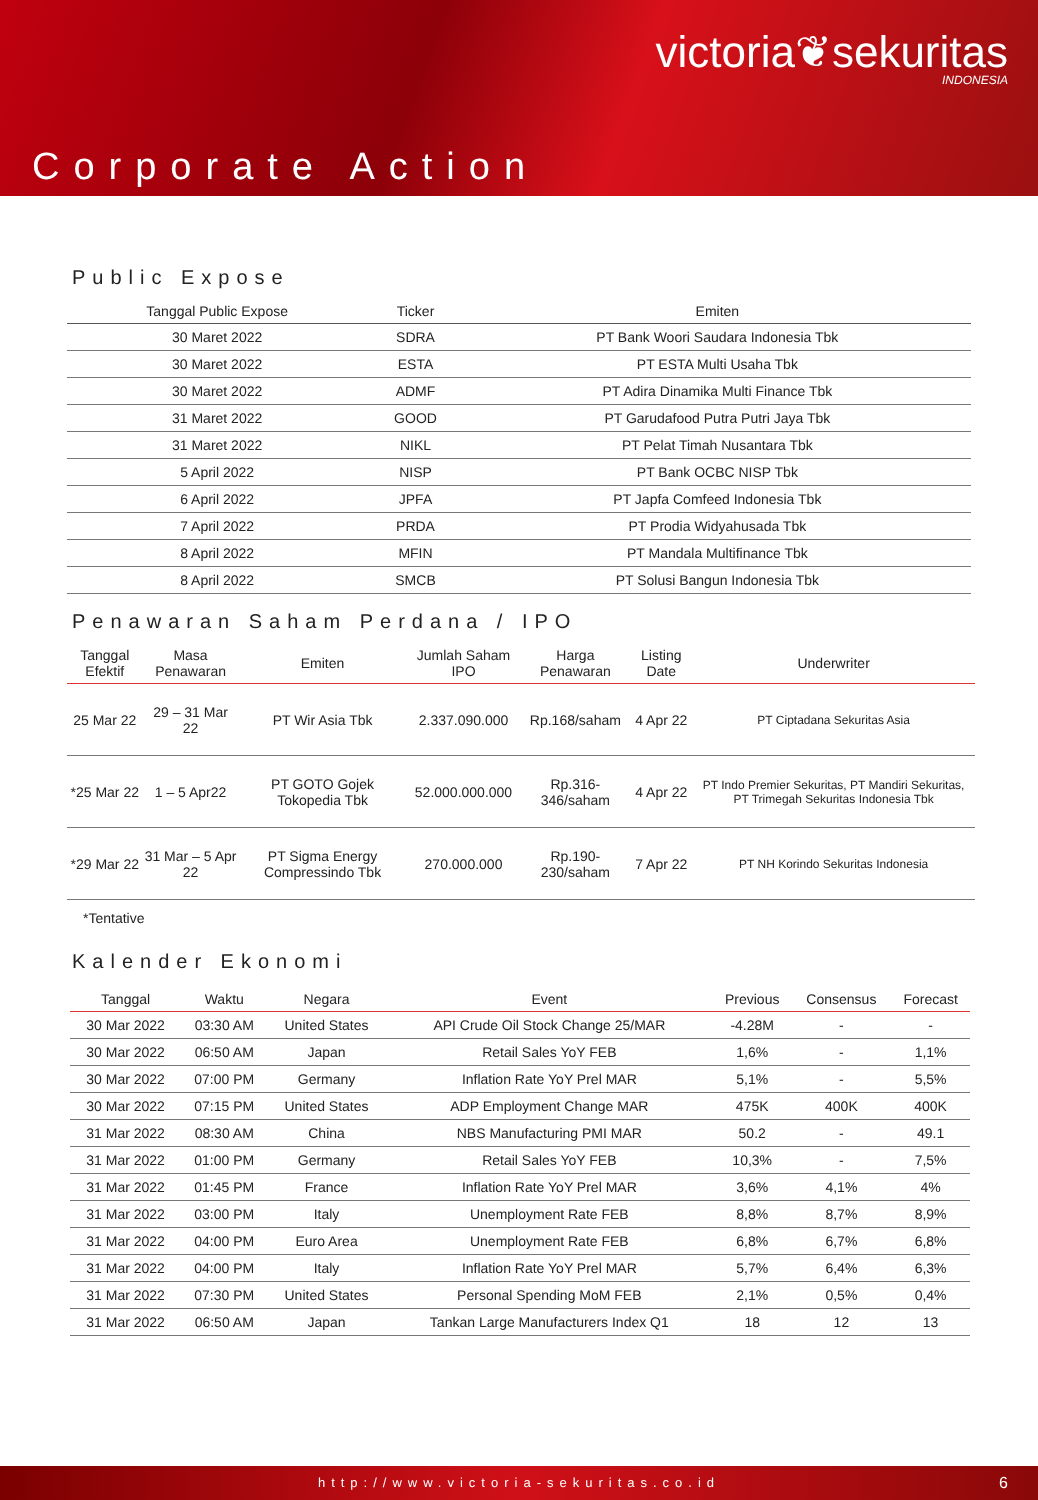victoria❦sekuritas
INDONESIA
Corporate Action
Public Expose
| Tanggal Public Expose | Ticker | Emiten |
| --- | --- | --- |
| 30 Maret 2022 | SDRA | PT Bank Woori Saudara Indonesia Tbk |
| 30 Maret 2022 | ESTA | PT ESTA Multi Usaha Tbk |
| 30 Maret 2022 | ADMF | PT Adira Dinamika Multi Finance Tbk |
| 31 Maret 2022 | GOOD | PT Garudafood Putra Putri Jaya Tbk |
| 31 Maret 2022 | NIKL | PT Pelat Timah Nusantara Tbk |
| 5 April 2022 | NISP | PT Bank OCBC NISP Tbk |
| 6 April 2022 | JPFA | PT Japfa Comfeed Indonesia Tbk |
| 7 April 2022 | PRDA | PT Prodia Widyahusada Tbk |
| 8 April 2022 | MFIN | PT Mandala Multifinance Tbk |
| 8 April 2022 | SMCB | PT Solusi Bangun Indonesia Tbk |
Penawaran Saham Perdana / IPO
| Tanggal Efektif | Masa Penawaran | Emiten | Jumlah Saham IPO | Harga Penawaran | Listing Date | Underwriter |
| --- | --- | --- | --- | --- | --- | --- |
| 25 Mar 22 | 29 – 31 Mar 22 | PT Wir Asia Tbk | 2.337.090.000 | Rp.168/saham | 4 Apr 22 | PT Ciptadana Sekuritas Asia |
| *25 Mar 22 | 1 – 5 Apr22 | PT GOTO Gojek Tokopedia Tbk | 52.000.000.000 | Rp.316-346/saham | 4 Apr 22 | PT Indo Premier Sekuritas, PT Mandiri Sekuritas, PT Trimegah Sekuritas Indonesia Tbk |
| *29 Mar 22 | 31 Mar – 5 Apr 22 | PT Sigma Energy Compressindo Tbk | 270.000.000 | Rp.190-230/saham | 7 Apr 22 | PT NH Korindo Sekuritas Indonesia |
*Tentative
Kalender Ekonomi
| Tanggal | Waktu | Negara | Event | Previous | Consensus | Forecast |
| --- | --- | --- | --- | --- | --- | --- |
| 30 Mar 2022 | 03:30 AM | United States | API Crude Oil Stock Change 25/MAR | -4.28M | - | - |
| 30 Mar 2022 | 06:50 AM | Japan | Retail Sales YoY FEB | 1,6% | - | 1,1% |
| 30 Mar 2022 | 07:00 PM | Germany | Inflation Rate YoY Prel MAR | 5,1% | - | 5,5% |
| 30 Mar 2022 | 07:15 PM | United States | ADP Employment Change MAR | 475K | 400K | 400K |
| 31 Mar 2022 | 08:30 AM | China | NBS Manufacturing PMI MAR | 50.2 | - | 49.1 |
| 31 Mar 2022 | 01:00 PM | Germany | Retail Sales YoY FEB | 10,3% | - | 7,5% |
| 31 Mar 2022 | 01:45 PM | France | Inflation Rate YoY Prel MAR | 3,6% | 4,1% | 4% |
| 31 Mar 2022 | 03:00 PM | Italy | Unemployment Rate FEB | 8,8% | 8,7% | 8,9% |
| 31 Mar 2022 | 04:00 PM | Euro Area | Unemployment Rate FEB | 6,8% | 6,7% | 6,8% |
| 31 Mar 2022 | 04:00 PM | Italy | Inflation Rate YoY Prel MAR | 5,7% | 6,4% | 6,3% |
| 31 Mar 2022 | 07:30 PM | United States | Personal Spending MoM FEB | 2,1% | 0,5% | 0,4% |
| 31 Mar 2022 | 06:50 AM | Japan | Tankan Large Manufacturers Index Q1 | 18 | 12 | 13 |
http://www.victoria-sekuritas.co.id 6